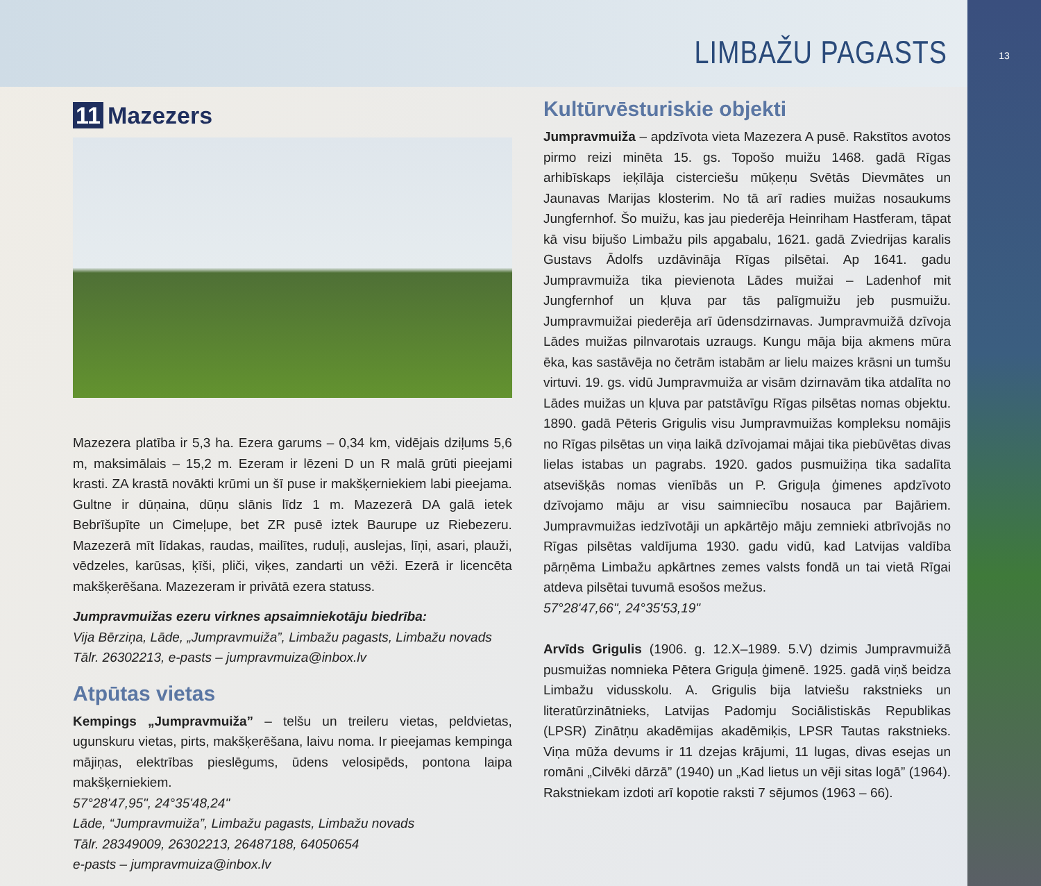LIMBAŽU PAGASTS
13
11 Mazezers
Mazezera platība ir 5,3 ha. Ezera garums – 0,34 km, vidējais dziļums 5,6 m, maksimālais – 15,2 m. Ezeram ir lēzeni D un R malā grūti pieejami krasti. ZA krastā novākti krūmi un šī puse ir makšķerniekiem labi pieejama. Gultne ir dūņaina, dūņu slānis līdz 1 m. Mazezerā DA galā ietek Bebrīšupīte un Cimeļupe, bet ZR pusē iztek Baurupe uz Riebezeru. Mazezerā mīt līdakas, raudas, mailītes, ruduļi, auslejas, līņi, asari, plauži, vēdzeles, karūsas, ķīši, pliči, viķes, zandarti un vēži. Ezerā ir licencēta makšķerēšana. Mazezeram ir privātā ezera statuss.
Jumpravmuižas ezeru virknes apsaimniekotāju biedrība:
Vija Bērziņa, Lāde, „Jumpravmuiža”, Limbažu pagasts, Limbažu novads
Tālr. 26302213, e-pasts – jumpravmuiza@inbox.lv
Atpūtas vietas
Kempings „Jumpravmuiža” – telšu un treileru vietas, peldvietas, ugunskuru vietas, pirts, makšķerēšana, laivu noma. Ir pieejamas kempinga mājiņas, elektrības pieslēgums, ūdens velosipēds, pontona laipa makšķerniekiem.
57°28'47,95", 24°35'48,24"
Lāde, “Jumpravmuiža”, Limbažu pagasts, Limbažu novads
Tālr. 28349009, 26302213, 26487188, 64050654
e-pasts – jumpravmuiza@inbox.lv
Kultūrvēsturiskie objekti
Jumpravmuiža – apdzīvota vieta Mazezera A pusē. Rakstītos avotos pirmo reizi minēta 15. gs. Topošo muižu 1468. gadā Rīgas arhibīskaps ieķīlāja cisterciešu mūķeņu Svētās Dievmātes un Jaunavas Marijas klosterim. No tā arī radies muižas nosaukums Jungfernhof. Šo muižu, kas jau piederēja Heinriham Hastferam, tāpat kā visu bijušo Limbažu pils apgabalu, 1621. gadā Zviedrijas karalis Gustavs Ādolfs uzdāvināja Rīgas pilsētai. Ap 1641. gadu Jumpravmuiža tika pievienota Lādes muižai – Ladenhof mit Jungfernhof un kļuva par tās palīgmuižu jeb pusmuižu. Jumpravmuižai piederēja arī ūdensdzirnavas. Jumpravmuižā dzīvoja Lādes muižas pilnvarotais uzraugs. Kungu māja bija akmens mūra ēka, kas sastāvēja no četrām istabām ar lielu maizes krāsni un tumšu virtuvi. 19. gs. vidū Jumpravmuiža ar visām dzirnavām tika atdalīta no Lādes muižas un kļuva par patstāvīgu Rīgas pilsētas nomas objektu. 1890. gadā Pēteris Grigulis visu Jumpravmuižas kompleksu nomājis no Rīgas pilsētas un viņa laikā dzīvojamai mājai tika piebūvētas divas lielas istabas un pagrabs. 1920. gados pusmuižiņa tika sadalīta atsevišķās nomas vienībās un P. Griguļa ģimenes apdzīvoto dzīvojamo māju ar visu saimniecību nosauca par Bajāriem. Jumpravmuižas iedzīvotāji un apkārtējo māju zemnieki atbrīvojās no Rīgas pilsētas valdījuma 1930. gadu vidū, kad Latvijas valdība pārņēma Limbažu apkārtnes zemes valsts fondā un tai vietā Rīgai atdeva pilsētai tuvumā esošos mežus.
57°28'47,66", 24°35'53,19"
Arvīds Grigulis (1906. g. 12.X–1989. 5.V) dzimis Jumpravmuižā pusmuižas nomnieka Pētera Griguļa ģimenē. 1925. gadā viņš beidza Limbažu vidusskolu. A. Grigulis bija latviešu rakstnieks un literatūrzinātnieks, Latvijas Padomju Sociālistiskās Republikas (LPSR) Zinātņu akadēmijas akadēmiķis, LPSR Tautas rakstnieks. Viņa mūža devums ir 11 dzejas krājumi, 11 lugas, divas esejas un romāni „Cilvēki dārzā” (1940) un „Kad lietus un vēji sitas logā” (1964). Rakstniekam izdoti arī kopotie raksti 7 sējumos (1963 – 66).